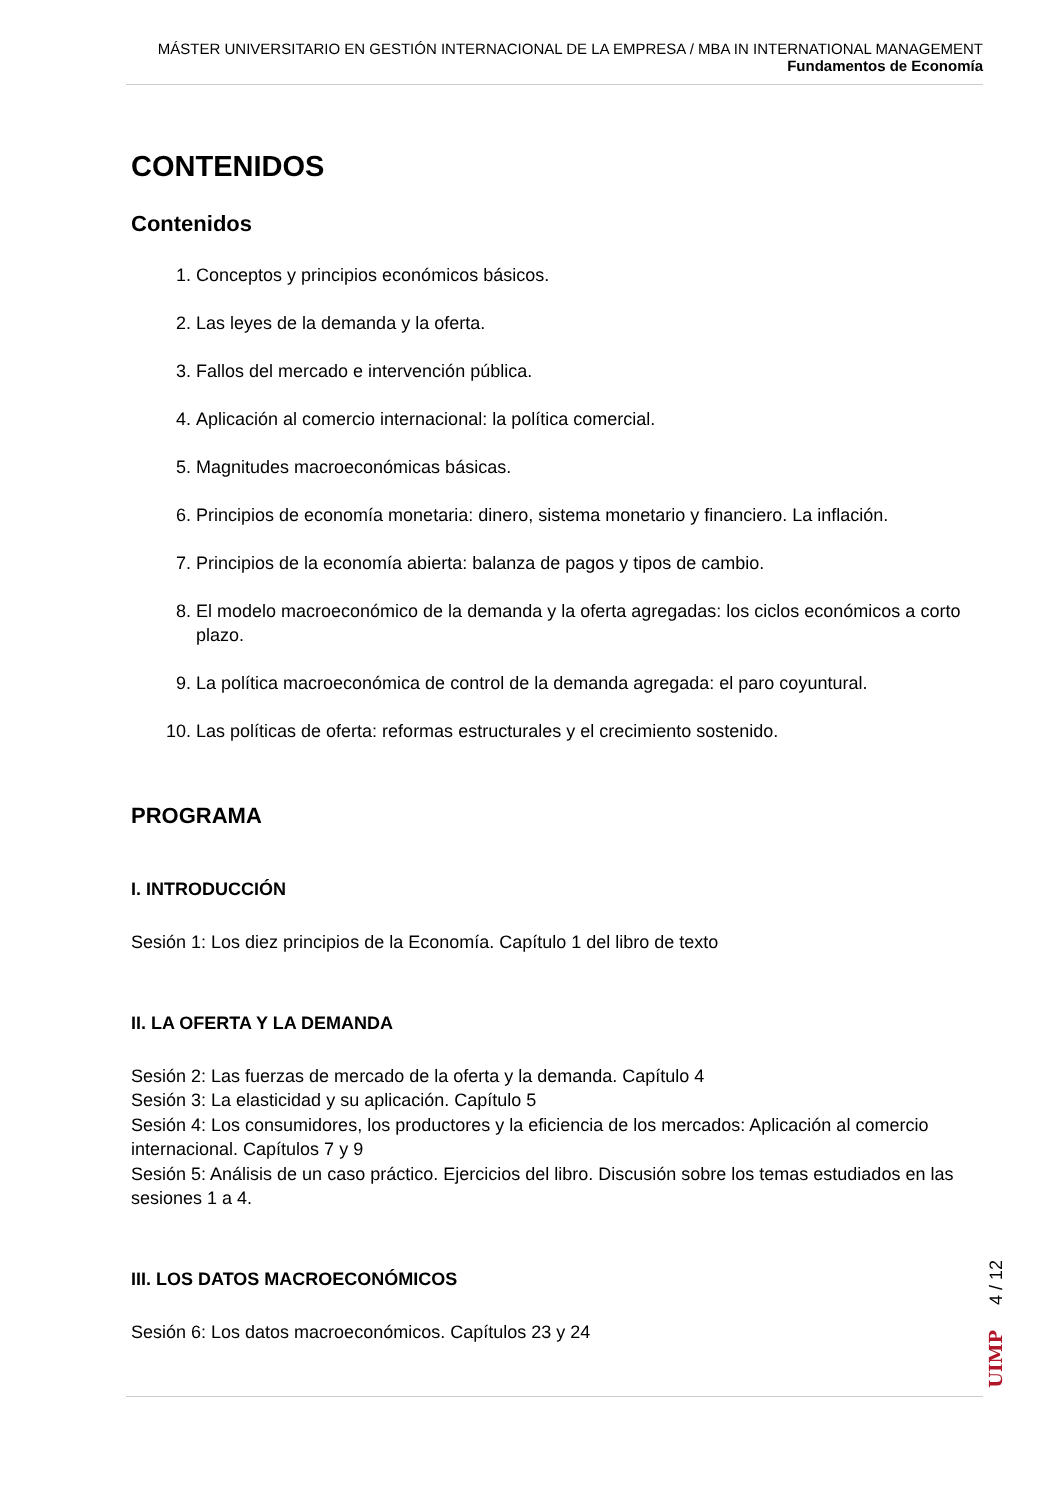MÁSTER UNIVERSITARIO EN GESTIÓN INTERNACIONAL DE LA EMPRESA / MBA IN INTERNATIONAL MANAGEMENT
Fundamentos de Economía
CONTENIDOS
Contenidos
1. Conceptos y principios económicos básicos.
2. Las leyes de la demanda y la oferta.
3. Fallos del mercado e intervención pública.
4. Aplicación al comercio internacional: la política comercial.
5. Magnitudes macroeconómicas básicas.
6. Principios de economía monetaria: dinero, sistema monetario y financiero. La inflación.
7. Principios de la economía abierta: balanza de pagos y tipos de cambio.
8. El modelo macroeconómico de la demanda y la oferta agregadas: los ciclos económicos a corto plazo.
9. La política macroeconómica de control de la demanda agregada: el paro coyuntural.
10. Las políticas de oferta: reformas estructurales y el crecimiento sostenido.
PROGRAMA
I. INTRODUCCIÓN
Sesión 1: Los diez principios de la Economía. Capítulo 1 del libro de texto
II. LA OFERTA Y LA DEMANDA
Sesión 2: Las fuerzas de mercado de la oferta y la demanda. Capítulo 4
Sesión 3: La elasticidad y su aplicación. Capítulo 5
Sesión 4: Los consumidores, los productores y la eficiencia de los mercados: Aplicación al comercio internacional. Capítulos 7 y 9
Sesión 5: Análisis de un caso práctico. Ejercicios del libro. Discusión sobre los temas estudiados en las sesiones 1 a 4.
III. LOS DATOS MACROECONÓMICOS
Sesión 6: Los datos macroeconómicos. Capítulos 23 y 24
UIMP 4 / 12